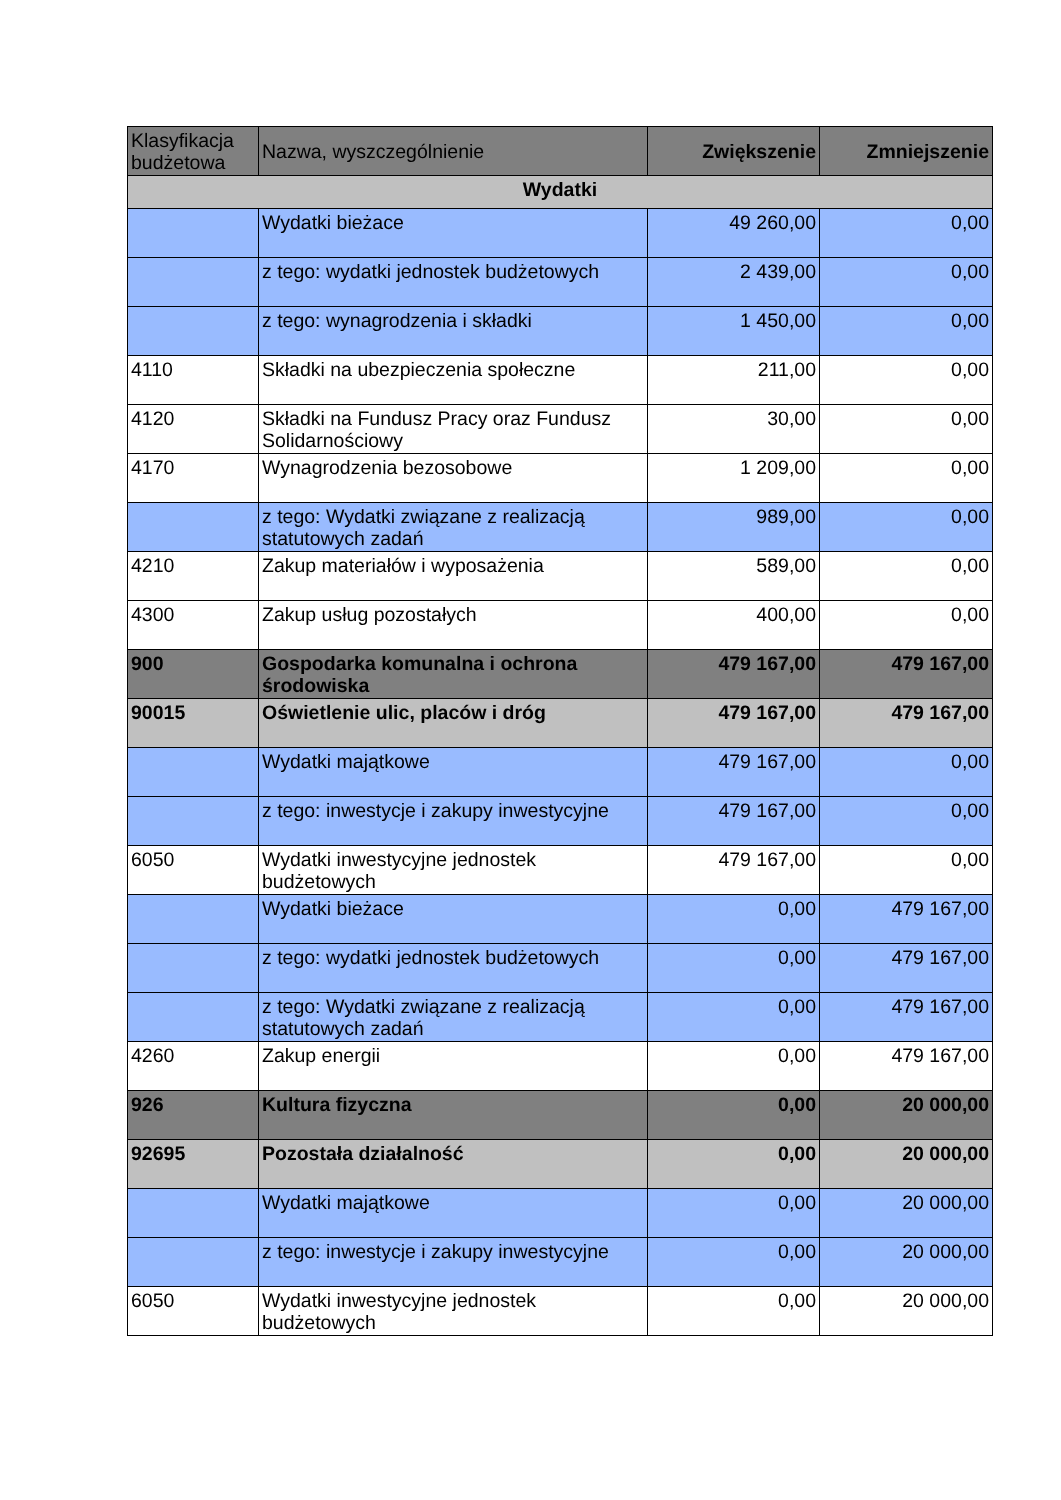| Klasyfikacja budżetowa | Nazwa, wyszczególnienie | Zwiększenie | Zmniejszenie |
| --- | --- | --- | --- |
| Wydatki | | | |
| | Wydatki bieżace | 49 260,00 | 0,00 |
| | z tego: wydatki jednostek budżetowych | 2 439,00 | 0,00 |
| | z tego: wynagrodzenia i składki | 1 450,00 | 0,00 |
| 4110 | Składki na ubezpieczenia społeczne | 211,00 | 0,00 |
| 4120 | Składki na Fundusz Pracy oraz Fundusz Solidarnościowy | 30,00 | 0,00 |
| 4170 | Wynagrodzenia bezosobowe | 1 209,00 | 0,00 |
| | z tego: Wydatki związane z realizacją statutowych zadań | 989,00 | 0,00 |
| 4210 | Zakup materiałów i wyposażenia | 589,00 | 0,00 |
| 4300 | Zakup usług pozostałych | 400,00 | 0,00 |
| 900 | Gospodarka komunalna i ochrona środowiska | 479 167,00 | 479 167,00 |
| 90015 | Oświetlenie ulic, placów i dróg | 479 167,00 | 479 167,00 |
| | Wydatki majątkowe | 479 167,00 | 0,00 |
| | z tego: inwestycje i zakupy inwestycyjne | 479 167,00 | 0,00 |
| 6050 | Wydatki inwestycyjne jednostek budżetowych | 479 167,00 | 0,00 |
| | Wydatki bieżace | 0,00 | 479 167,00 |
| | z tego: wydatki jednostek budżetowych | 0,00 | 479 167,00 |
| | z tego: Wydatki związane z realizacją statutowych zadań | 0,00 | 479 167,00 |
| 4260 | Zakup energii | 0,00 | 479 167,00 |
| 926 | Kultura fizyczna | 0,00 | 20 000,00 |
| 92695 | Pozostała działalność | 0,00 | 20 000,00 |
| | Wydatki majątkowe | 0,00 | 20 000,00 |
| | z tego: inwestycje i zakupy inwestycyjne | 0,00 | 20 000,00 |
| 6050 | Wydatki inwestycyjne jednostek budżetowych | 0,00 | 20 000,00 |